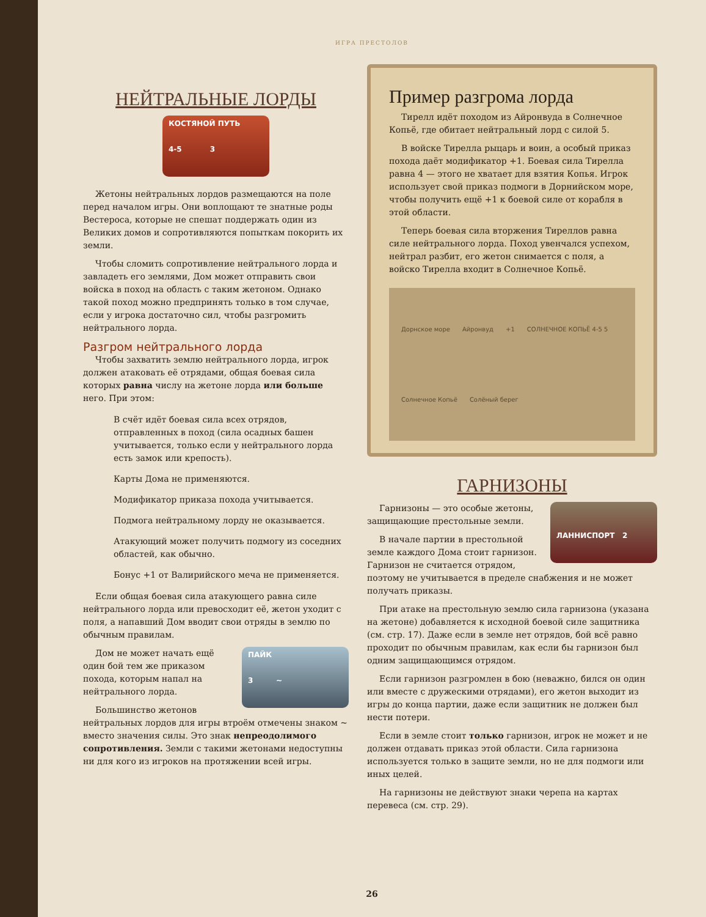ИГРА ПРЕСТОЛОВ
НЕЙТРАЛЬНЫЕ ЛОРДЫ
КОСТЯНОЙ ПУТЬ
4-5 3
Жетоны нейтральных лордов размещаются на поле перед началом игры. Они воплощают те знатные роды Вестероса, которые не спешат поддержать один из Великих домов и сопротивляются попыткам покорить их земли.
Чтобы сломить сопротивление нейтрального лорда и завладеть его землями, Дом может отправить свои войска в поход на область с таким жетоном. Однако такой поход можно предпринять только в том случае, если у игрока достаточно сил, чтобы разгромить нейтрального лорда.
Разгром нейтрального лорда
Чтобы захватить землю нейтрального лорда, игрок должен атаковать её отрядами, общая боевая сила которых равна числу на жетоне лорда или больше него. При этом:
В счёт идёт боевая сила всех отрядов, отправленных в поход (сила осадных башен учитывается, только если у нейтрального лорда есть замок или крепость).
Карты Дома не применяются.
Модификатор приказа похода учитывается.
Подмога нейтральному лорду не оказывается.
Атакующий может получить подмогу из соседних областей, как обычно.
Бонус +1 от Валирийского меча не применяется.
Если общая боевая сила атакующего равна силе нейтрального лорда или превосходит её, жетон уходит с поля, а напавший Дом вводит свои отряды в землю по обычным правилам.
ПАЙК
3 ~
Дом не может начать ещё один бой тем же приказом похода, которым напал на нейтрального лорда.
Большинство жетонов нейтральных лордов для игры втроём отмечены знаком ~ вместо значения силы. Это знак непреодолимого сопротивления. Земли с такими жетонами недоступны ни для кого из игроков на протяжении всей игры.
Пример разгрома лорда
Тирелл идёт походом из Айронвуда в Солнечное Копьё, где обитает нейтральный лорд с силой 5.
В войске Тирелла рыцарь и воин, а особый приказ похода даёт модификатор +1. Боевая сила Тирелла равна 4 — этого не хватает для взятия Копья. Игрок использует свой приказ подмоги в Дорнийском море, чтобы получить ещё +1 к боевой силе от корабля в этой области.
Теперь боевая сила вторжения Тиреллов равна силе нейтрального лорда. Поход увенчался успехом, нейтрал разбит, его жетон снимается с поля, а войско Тирелла входит в Солнечное Копьё.
Дорнское море Айронвуд +1 СОЛНЕЧНОЕ КОПЬЁ 4-5 5 Солнечное Копьё Солёный берег
ГАРНИЗОНЫ
ЛАННИСПОРТ 2
Гарнизоны — это особые жетоны, защищающие престольные земли.
В начале партии в престольной земле каждого Дома стоит гарнизон. Гарнизон не считается отрядом, поэтому не учитывается в пределе снабжения и не может получать приказы.
При атаке на престольную землю сила гарнизона (указана на жетоне) добавляется к исходной боевой силе защитника (см. стр. 17). Даже если в земле нет отрядов, бой всё равно проходит по обычным правилам, как если бы гарнизон был одним защищающимся отрядом.
Если гарнизон разгромлен в бою (неважно, бился он один или вместе с дружескими отрядами), его жетон выходит из игры до конца партии, даже если защитник не должен был нести потери.
Если в земле стоит только гарнизон, игрок не может и не должен отдавать приказ этой области. Сила гарнизона используется только в защите земли, но не для подмоги или иных целей.
На гарнизоны не действуют знаки черепа на картах перевеса (см. стр. 29).
26